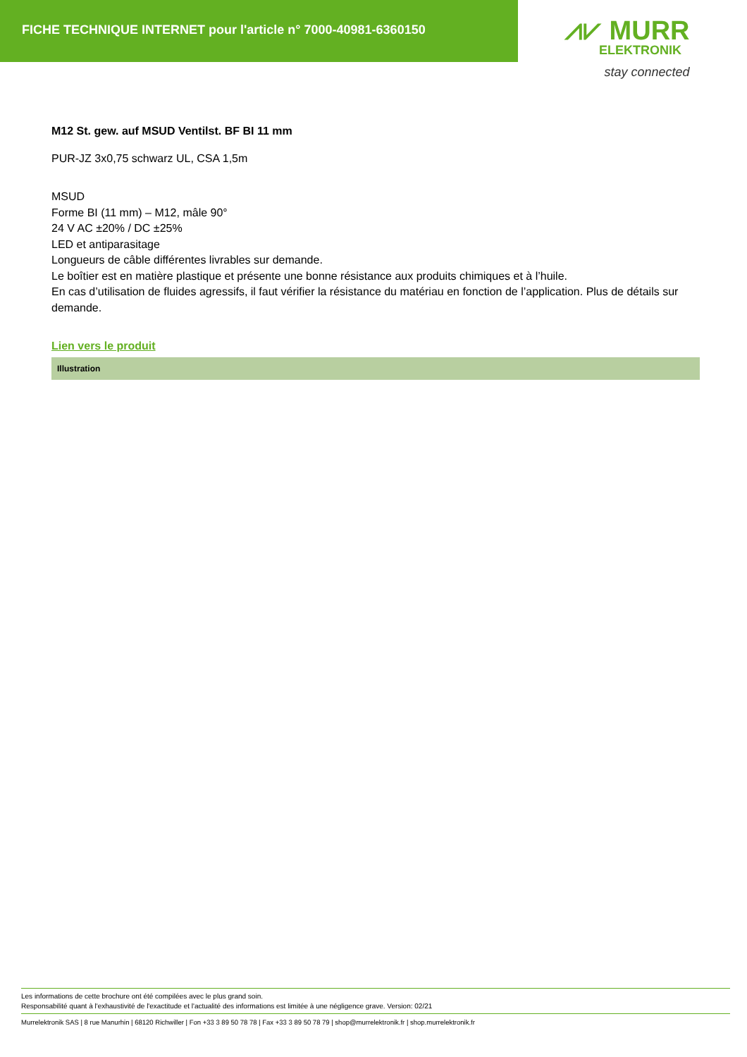FICHE TECHNIQUE INTERNET pour l'article n° 7000-40981-6360150
⩘⩗ MURR
ELEKTRONIK
stay connected
M12 St. gew. auf MSUD Ventilst. BF BI 11 mm
PUR-JZ 3x0,75 schwarz UL, CSA 1,5m
MSUD
Forme BI (11 mm) – M12, mâle 90°
24 V AC ±20% / DC ±25%
LED et antiparasitage
Longueurs de câble différentes livrables sur demande.
Le boîtier est en matière plastique et présente une bonne résistance aux produits chimiques et à l’huile.
En cas d’utilisation de fluides agressifs, il faut vérifier la résistance du matériau en fonction de l’application. Plus de détails sur demande.
Lien vers le produit
Illustration
Les informations de cette brochure ont été compilées avec le plus grand soin.
Responsabilité quant à l'exhaustivité de l'exactitude et l'actualité des informations est limitée à une négligence grave. Version: 02/21
Murrelektronik SAS | 8 rue Manurhin | 68120 Richwiller | Fon +33 3 89 50 78 78 | Fax +33 3 89 50 78 79 | shop@murrelektronik.fr | shop.murrelektronik.fr